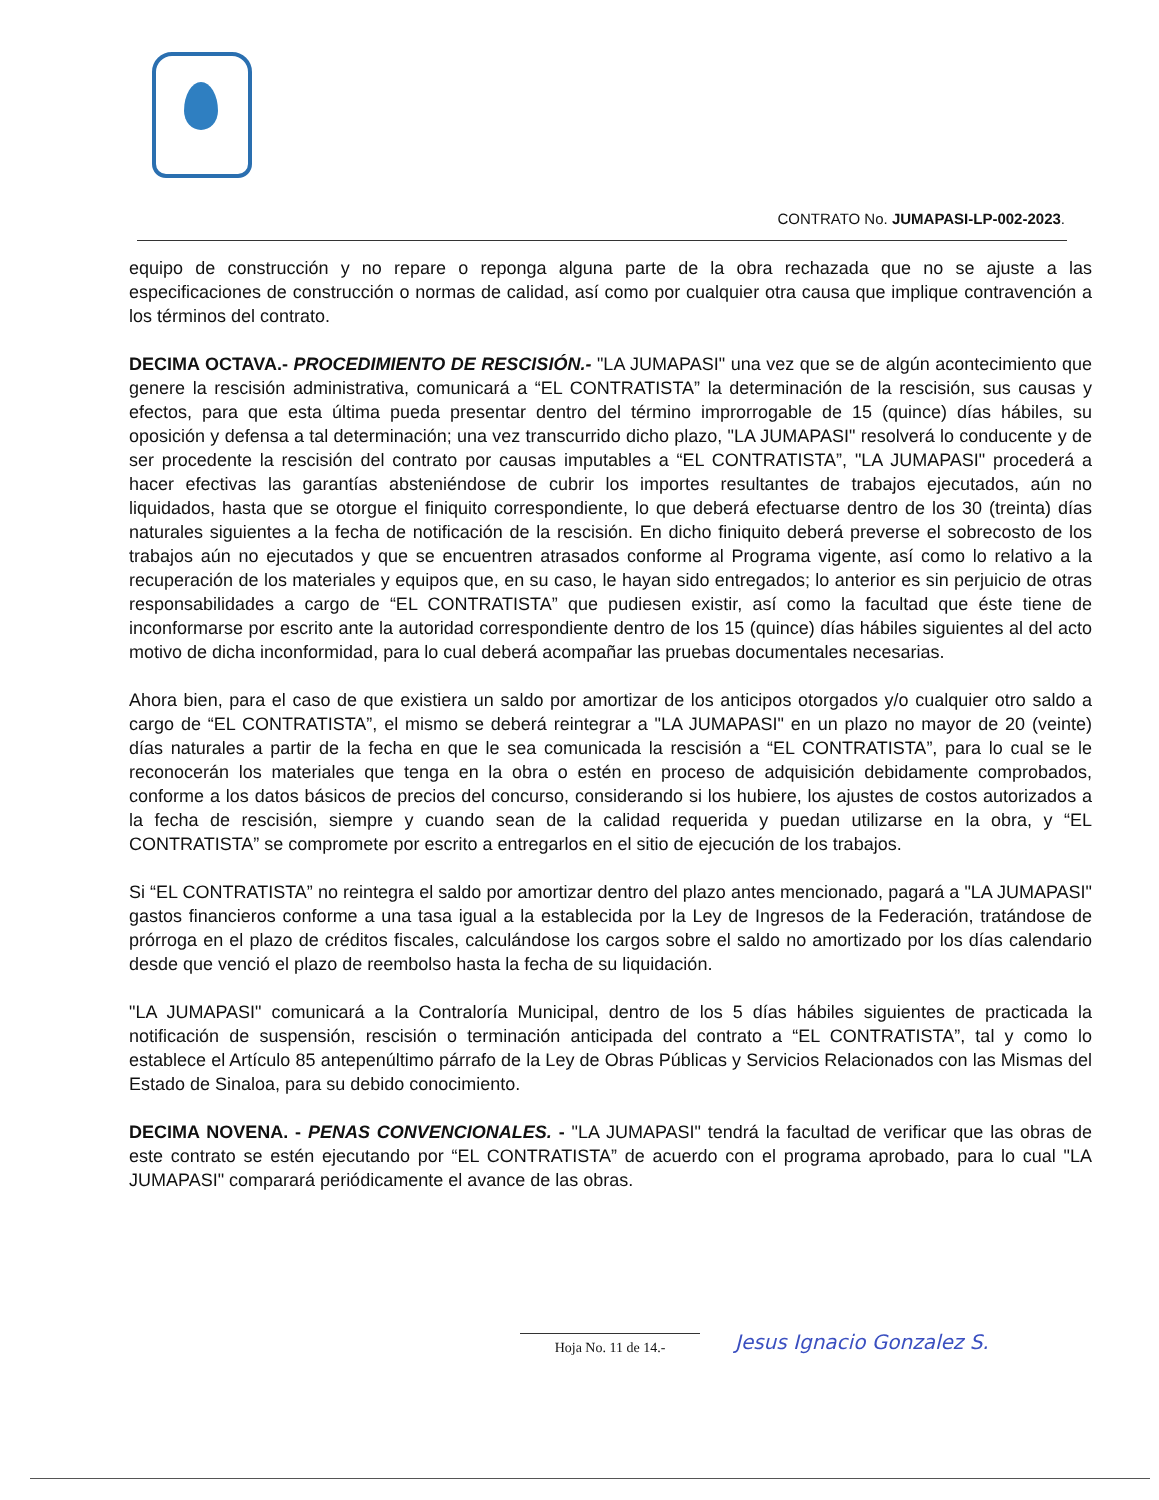CONTRATO No. JUMAPASI-LP-002-2023.
equipo de construcción y no repare o reponga alguna parte de la obra rechazada que no se ajuste a las especificaciones de construcción o normas de calidad, así como por cualquier otra causa que implique contravención a los términos del contrato.
DECIMA OCTAVA.- PROCEDIMIENTO DE RESCISIÓN.- "LA JUMAPASI" una vez que se de algún acontecimiento que genere la rescisión administrativa, comunicará a “EL CONTRATISTA” la determinación de la rescisión, sus causas y efectos, para que esta última pueda presentar dentro del término improrrogable de 15 (quince) días hábiles, su oposición y defensa a tal determinación; una vez transcurrido dicho plazo, "LA JUMAPASI" resolverá lo conducente y de ser procedente la rescisión del contrato por causas imputables a “EL CONTRATISTA”, "LA JUMAPASI" procederá a hacer efectivas las garantías absteniéndose de cubrir los importes resultantes de trabajos ejecutados, aún no liquidados, hasta que se otorgue el finiquito correspondiente, lo que deberá efectuarse dentro de los 30 (treinta) días naturales siguientes a la fecha de notificación de la rescisión. En dicho finiquito deberá preverse el sobrecosto de los trabajos aún no ejecutados y que se encuentren atrasados conforme al Programa vigente, así como lo relativo a la recuperación de los materiales y equipos que, en su caso, le hayan sido entregados; lo anterior es sin perjuicio de otras responsabilidades a cargo de “EL CONTRATISTA” que pudiesen existir, así como la facultad que éste tiene de inconformarse por escrito ante la autoridad correspondiente dentro de los 15 (quince) días hábiles siguientes al del acto motivo de dicha inconformidad, para lo cual deberá acompañar las pruebas documentales necesarias.
Ahora bien, para el caso de que existiera un saldo por amortizar de los anticipos otorgados y/o cualquier otro saldo a cargo de “EL CONTRATISTA”, el mismo se deberá reintegrar a "LA JUMAPASI" en un plazo no mayor de 20 (veinte) días naturales a partir de la fecha en que le sea comunicada la rescisión a “EL CONTRATISTA”, para lo cual se le reconocerán los materiales que tenga en la obra o estén en proceso de adquisición debidamente comprobados, conforme a los datos básicos de precios del concurso, considerando si los hubiere, los ajustes de costos autorizados a la fecha de rescisión, siempre y cuando sean de la calidad requerida y puedan utilizarse en la obra, y “EL CONTRATISTA” se compromete por escrito a entregarlos en el sitio de ejecución de los trabajos.
Si “EL CONTRATISTA” no reintegra el saldo por amortizar dentro del plazo antes mencionado, pagará a "LA JUMAPASI" gastos financieros conforme a una tasa igual a la establecida por la Ley de Ingresos de la Federación, tratándose de prórroga en el plazo de créditos fiscales, calculándose los cargos sobre el saldo no amortizado por los días calendario desde que venció el plazo de reembolso hasta la fecha de su liquidación.
"LA JUMAPASI" comunicará a la Contraloría Municipal, dentro de los 5 días hábiles siguientes de practicada la notificación de suspensión, rescisión o terminación anticipada del contrato a “EL CONTRATISTA”, tal y como lo establece el Artículo 85 antepenúltimo párrafo de la Ley de Obras Públicas y Servicios Relacionados con las Mismas del Estado de Sinaloa, para su debido conocimiento.
DECIMA NOVENA. - PENAS CONVENCIONALES. - "LA JUMAPASI" tendrá la facultad de verificar que las obras de este contrato se estén ejecutando por “EL CONTRATISTA” de acuerdo con el programa aprobado, para lo cual "LA JUMAPASI" comparará periódicamente el avance de las obras.
Hoja No. 11 de 14.- Jesus Ignacio Gonzalez S.